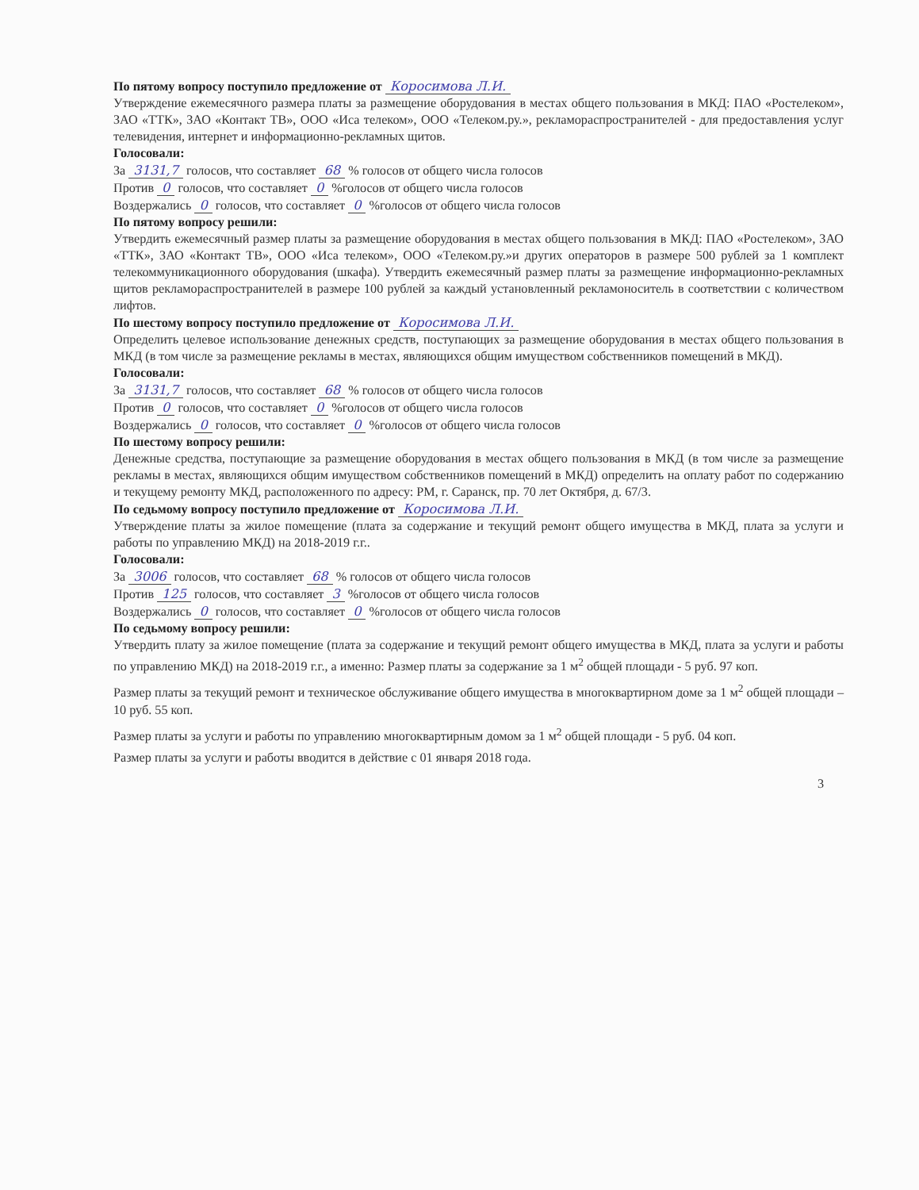По пятому вопросу поступило предложение от Коросимова Л.И.
Утверждение ежемесячного размера платы за размещение оборудования в местах общего пользования в МКД: ПАО «Ростелеком», ЗАО «ТТК», ЗАО «Контакт ТВ», ООО «Иса телеком», ООО «Телеком.ру.», рекламораспространителей - для предоставления услуг телевидения, интернет и информационно-рекламных щитов.
Голосовали:
За 3131,7 голосов, что составляет 68 % голосов от общего числа голосов
Против 0 голосов, что составляет 0 %голосов от общего числа голосов
Воздержались 0 голосов, что составляет 0 %голосов от общего числа голосов
По пятому вопросу решили:
Утвердить ежемесячный размер платы за размещение оборудования в местах общего пользования в МКД: ПАО «Ростелеком», ЗАО «ТТК», ЗАО «Контакт ТВ», ООО «Иса телеком», ООО «Телеком.ру.»и других операторов в размере 500 рублей за 1 комплект телекоммуникационного оборудования (шкафа). Утвердить ежемесячный размер платы за размещение информационно-рекламных щитов рекламораспространителей в размере 100 рублей за каждый установленный рекламоноситель в соответствии с количеством лифтов.
По шестому вопросу поступило предложение от Коросимова Л.И.
Определить целевое использование денежных средств, поступающих за размещение оборудования в местах общего пользования в МКД (в том числе за размещение рекламы в местах, являющихся общим имуществом собственников помещений в МКД).
Голосовали:
За 3131,7 голосов, что составляет 68 % голосов от общего числа голосов
Против 0 голосов, что составляет 0 %голосов от общего числа голосов
Воздержались 0 голосов, что составляет 0 %голосов от общего числа голосов
По шестому вопросу решили:
Денежные средства, поступающие за размещение оборудования в местах общего пользования в МКД (в том числе за размещение рекламы в местах, являющихся общим имуществом собственников помещений в МКД) определить на оплату работ по содержанию и текущему ремонту МКД, расположенного по адресу: РМ, г. Саранск, пр. 70 лет Октября, д. 67/3.
По седьмому вопросу поступило предложение от Коросимова Л.И.
Утверждение платы за жилое помещение (плата за содержание и текущий ремонт общего имущества в МКД, плата за услуги и работы по управлению МКД) на 2018-2019 г.г..
Голосовали:
За 3006 голосов, что составляет 68 % голосов от общего числа голосов
Против 125 голосов, что составляет 3 %голосов от общего числа голосов
Воздержались 0 голосов, что составляет 0 %голосов от общего числа голосов
По седьмому вопросу решили:
Утвердить плату за жилое помещение (плата за содержание и текущий ремонт общего имущества в МКД, плата за услуги и работы по управлению МКД) на 2018-2019 г.г., а именно: Размер платы за содержание за 1 м<sup>2</sup> общей площади - 5 руб. 97 коп.
Размер платы за текущий ремонт и техническое обслуживание общего имущества в многоквартирном доме за 1 м<sup>2</sup> общей площади – 10 руб. 55 коп.
Размер платы за услуги и работы по управлению многоквартирным домом за 1 м<sup>2</sup> общей площади - 5 руб. 04 коп.
Размер платы за услуги и работы вводится в действие с 01 января 2018 года.
3